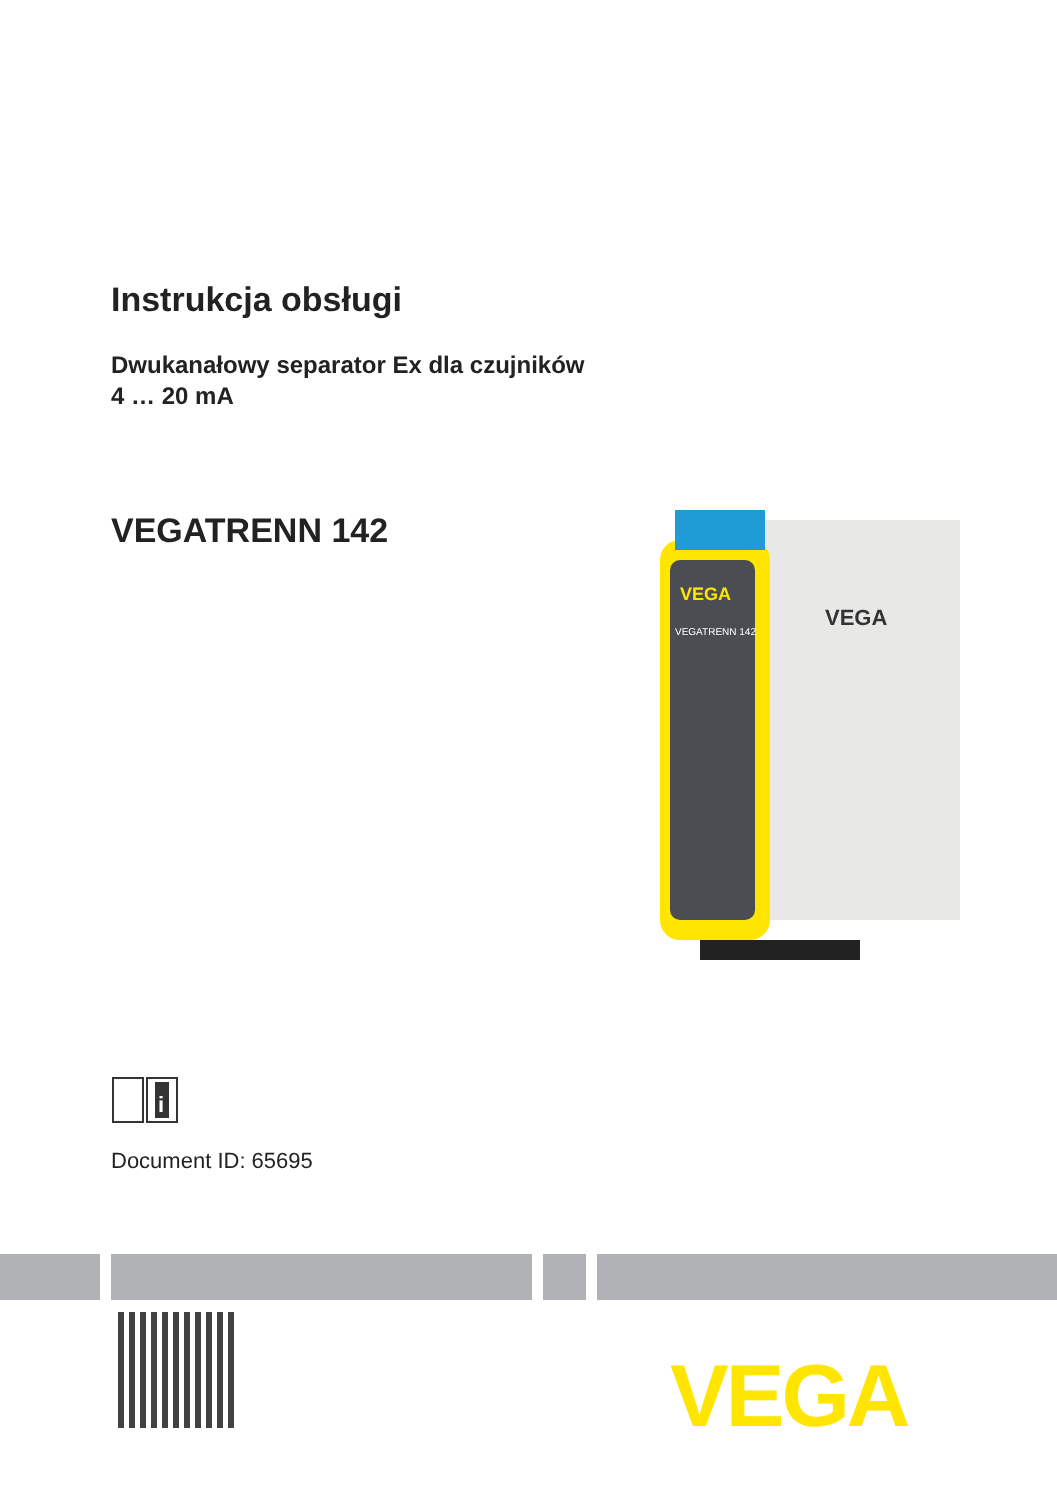Instrukcja obsługi
Dwukanałowy separator Ex dla czujników
4 … 20 mA
VEGATRENN 142
VEGA
VEGATRENN 142
VEGA
i
Document ID: 65695
VEGA